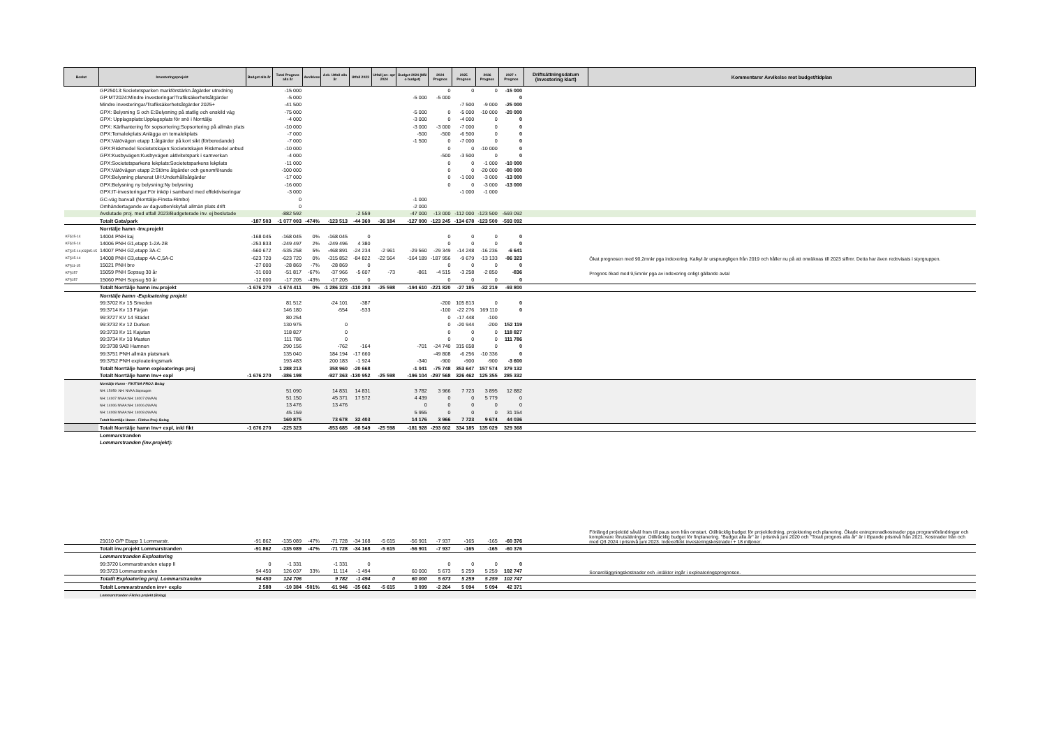| Beslut | Investeringsprojekt | Budget alla år | Total Prognos alla år | Avviklese | Ack. Utfall alla år | Utfall 2023 | Utfall jan- apr 2024 | Budget 2024 (Mål o budget) | 2024 Prognos | 2025 Prognos | 2026 Prognos | 2027 + Prognos | Driftsättningsdatum (Investering klart) | Kommentarer Avvikelse mot budget/tidplan |
| --- | --- | --- | --- | --- | --- | --- | --- | --- | --- | --- | --- | --- | --- | --- |
| | GP25013:Societetsparken markförstärkn.åtgärder utredning | | -15 000 | | | | | | 0 | 0 | 0 | -15 000 | | |
| | GP:MT2024:Mindre investeringar/Trafiksäkerhetsåtgärder | | -5 000 | | | | | -5 000 | -5 000 | | | 0 | | |
| | Mindre investeringar/Trafiksäkerhetsåtgärder 2025+ | | -41 500 | | | | | | | -7 500 | -9 000 | -25 000 | | |
| | GPX: Belysning S och E:Belysning på statlig och enskild väg | | -75 000 | | | | | -5 000 | 0 | -5 000 | -10 000 | -20 000 | | |
| | GPX: Upplagsplats:Upplagsplats för snö i Norrtälje | | -4 000 | | | | | -3 000 | 0 | -4 000 | 0 | 0 | | |
| | GPX: Kärlhantering för sopsortering:Sopsortering på allmän plats | | -10 000 | | | | | -3 000 | -3 000 | -7 000 | 0 | 0 | | |
| | GPX:Temalekplats:Anlägga en temalekplats | | -7 000 | | | | | -500 | -500 | -6 500 | 0 | 0 | | |
| | GPX:Vätövägen etapp 1:åtgärder på kort sikt (förberedande) | | -7 000 | | | | | -1 500 | 0 | -7 000 | 0 | 0 | | |
| | GPX:Riskmedel Societetskajen:Societetskajen Riskmedel anbud | | -10 000 | | | | | | 0 | 0 | -10 000 | 0 | | |
| | GPX:Kusbyvägen:Kusbyvägen aktivitetspark i samverkan | | -4 000 | | | | | | -500 | -3 500 | 0 | 0 | | |
| | GPX:Societetsparkens lekplats:Societetsparkens lekplats | | -11 000 | | | | | | 0 | 0 | -1 000 | -10 000 | | |
| | GPX:Vätövägen etapp 2:Större åtgärder och genomförande | | -100 000 | | | | | | 0 | 0 | -20 000 | -80 000 | | |
| | GPX:Belysning planerat UH:Underhållsåtgärder | | -17 000 | | | | | | 0 | -1 000 | -3 000 | -13 000 | | |
| | GPX:Belysning ny belysning:Ny belysning | | -16 000 | | | | | | 0 | 0 | -3 000 | -13 000 | | |
| | GPX:IT-investeringar:För inköp i samband med effektiviseringar | | -3 000 | | | | | | | -1 000 | -1 000 | | | |
| | GC-väg banvall (Norrtälje-Finsta-Rimbo) | | 0 | | | | | -1 000 | | | | | | |
| | Omhändertagande av dagvatten/skyfall allmän plats drift | | 0 | | | | | -2 000 | | | | | | |
| | Avslutade proj. med utfall 2023/Budgeterade inv. ej beslutade | | -882 592 | | | -2 559 | | -47 000 | -13 000 | -112 000 | -123 500 | -593 092 | | |
| | Totalt Gata/park | -187 503 | -1 077 003 | -474% | -123 513 | -44 360 | -36 184 | -127 000 | -123 245 | -134 678 | -123 500 | -593 092 | | |
| | Norrtälje hamn -Inv.projekt | | | | | | | | | | | | | |
| KF§15-14 | 14004 PNH kaj | -168 045 | -168 045 | 0% | -168 045 | 0 | | | 0 | 0 | 0 | 0 | | |
| KF§15-14 | 14006 PNH G1,etapp 1-2A-2B | -253 833 | -249 497 | 2% | -249 496 | 4 380 | | | 0 | 0 | 0 | 0 | | |
| KF§15-14,KS§95-15 | 14007 PNH G2,etapp 3A-C | -560 672 | -535 258 | 5% | -468 891 | -24 234 | -2 961 | -29 560 | -29 349 | -14 248 | -16 236 | -6 641 | | |
| KF§15-14 | 14008 PNH G3,etapp 4A-C,5A-C | -623 720 | -623 720 | 0% | -315 852 | -84 822 | -22 564 | -164 189 | -187 956 | -9 679 | -13 133 | -86 323 | | Ökat prognosen med 90,2mnkr pga indexering. Kalkyl är ursprungligen från 2019 och håller nu på att omräknas till 2023 siffror. Detta har även redovisats i styrgruppen. |
| KF§11-15 | 15021 PNH bro | -27 000 | -28 869 | -7% | -28 869 | 0 | | | 0 | 0 | 0 | 0 | | |
| KF§157 | 15059 PNH Sopsug 30 år | -31 000 | -51 817 | -67% | -37 966 | -5 607 | -73 | -861 | -4 515 | -3 258 | -2 850 | -836 | | Prognos ökad med 9,5mnkr pga av indexering enligt gällande avtal |
| KF§157 | 15060 PNH Sopsug 50 år | -12 000 | -17 205 | -43% | -17 205 | 0 | | | 0 | 0 | 0 | 0 | | |
| | Totalt Norrtälje hamn inv.projekt | -1 676 270 | -1 674 411 | 0% | -1 286 323 | -110 283 | -25 598 | -194 610 | -221 820 | -27 185 | -32 219 | -93 800 | | |
| | Norrtälje hamn -Exploatering projekt | | | | | | | | | | | | | |
| | 99:3702 Kv 15 Smeden | | 81 512 | | -24 101 | -387 | | | -200 | 105 813 | 0 | 0 | | |
| | 99:3714 Kv 13 Färjan | | 146 180 | | -554 | -533 | | | -100 | -22 276 | 169 110 | 0 | | |
| | 99:3727 KV 14 Städet | | 80 254 | | | | | | 0 | -17 448 | -100 | | | |
| | 99:3732 Kv 12 Durken | | 130 975 | | 0 | | | | 0 | -20 944 | -200 | 152 119 | | |
| | 99:3733 Kv 11 Kajutan | | 118 827 | | 0 | | | | 0 | 0 | 0 | 118 827 | | |
| | 99:3734 Kv 10 Masten | | 111 786 | | 0 | | | | 0 | 0 | 0 | 111 786 | | |
| | 99:3738 9AB Hamnen | | 290 156 | | -762 | -164 | | -701 | -24 740 | 315 658 | 0 | 0 | | |
| | 99:3751 PNH allmän platsmark | | 135 040 | | 184 194 | -17 660 | | | -49 808 | -6 256 | -10 336 | 0 | | |
| | 99:3752 PNH exploateringsmark | | 193 483 | | 200 183 | -1 924 | | -340 | -900 | -900 | -900 | -3 600 | | |
| | Totalt Norrtälje hamn exploaterings proj | | 1 288 213 | | 358 960 | -20 668 | | -1 041 | -75 748 | 353 647 | 157 574 | 379 132 | | |
| | Totalt Norrtälje hamn Inv+ expl | -1 676 270 | -386 198 | | -927 363 | -130 952 | -25 598 | -196 104 | -297 568 | 326 462 | 125 355 | 285 332 | | |
| | Norrtälje Hamn - FIKITIVA PROJ: Bolag | | | | | | | | | | | | | |
| | NH: 15059 :NH: NVAA Sopsugen | | 51 090 | | 14 831 | 14 831 | | 3 782 | 3 966 | 7 723 | 3 895 | 12 882 | | |
| | NH: 14007 NVAA:NH: 14007 (NVAA) | | 51 150 | | 45 371 | 17 572 | | 4 439 | 0 | 0 | 5 779 | 0 | | |
| | NH: 14006 NVAA:NH: 14006 (NVAA) | | 13 476 | | 13 476 | | | 0 | 0 | 0 | 0 | 0 | | |
| | NH: 14008 NVAA:NH: 14008 (NVAA) | | 45 159 | | | | | 5 955 | 0 | 0 | 0 | 31 154 | | |
| | Totalt Norrtälje Hamn - Fiktiva Proj: Bolag | | 160 875 | | 73 678 | 32 403 | | 14 176 | 3 966 | 7 723 | 9 674 | 44 036 | | |
| | Totalt Norrtälje hamn Inv+ expl, inkl fikt | -1 676 270 | -225 323 | | -853 685 | -98 549 | -25 598 | -181 928 | -293 602 | 334 185 | 135 029 | 329 368 | | |
| | Lommarstranden | | | | | | | | | | | | | |
| | Lommarstranden (inv.projekt): | | | | | | | | | | | | | |
| | 21010 G/P Etapp 1 Lommarstr. | -91 862 | -135 089 | -47% | -71 728 | -34 168 | -5 615 | -56 901 | -7 937 | -165 | -165 | -60 376 | | Förlängd projekttid såväl fram till paus som från omstart. Otillräcklig budget för projektledning, projektering och planering. Ökade entreprenadkostnader pga programförändringar och komplexare förutsättningar. Otillräcklig budget för finplanering. "Budget alla år" är i prisnivå juni 2020 och "Totalt prognos alla år" är i löpande prisnivå från 2021. Kostnader från och med Q3 2024 i prisnivå juni 2023. Indexeffekt investeringskostnader + 18 miljoner. |
| | Totalt inv.projekt Lommarstranden | -91 862 | -135 089 | -47% | -71 728 | -34 168 | -5 615 | -56 901 | -7 937 | -165 | -165 | -60 376 | | |
| | Lommarstranden Exploatering | | | | | | | | | | | | | |
| | 99:3720 Lommarstranden etapp II | 0 | -1 331 | | -1 331 | 0 | | | 0 | 0 | 0 | 0 | | |
| | 99:3723 Lommarstranden | 94 450 | 126 037 | 33% | 11 114 | -1 494 | | 60 000 | 5 673 | 5 259 | 5 259 | 102 747 | | Senareläggningskostnader och -intäkter ingår i exploateringsprognosen. |
| | Totatlt Exploatering proj. Lommarstranden | 94 450 | 124 706 | | 9 782 | -1 494 | 0 | 60 000 | 5 673 | 5 259 | 5 259 | 102 747 | | |
| | Totalt Lommarstranden inv+ explo | 2 588 | -10 384 | -501% | -61 946 | -35 662 | -5 615 | 3 099 | -2 264 | 5 094 | 5 094 | 42 371 | | |
| | Lommarstranden Fiktiva projekt (Bolag) | | | | | | | | | | | | | |